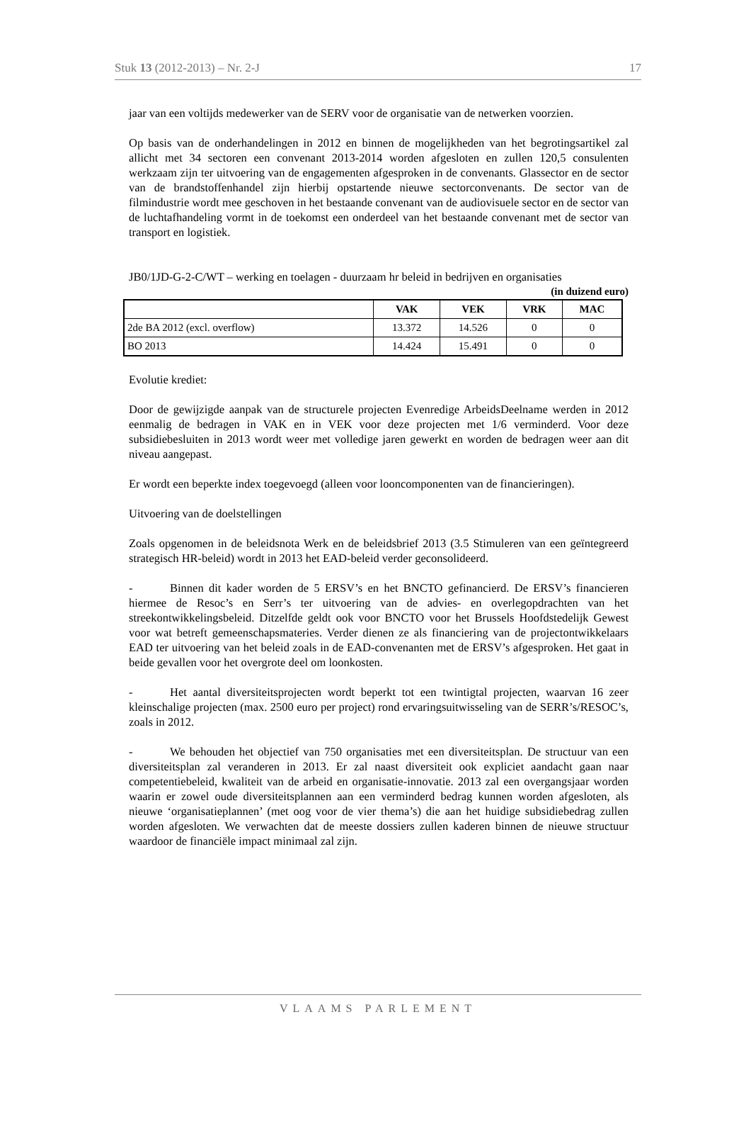Stuk 13 (2012-2013) – Nr. 2-J 17
jaar van een voltijds medewerker van de SERV voor de organisatie van de netwerken voorzien.
Op basis van de onderhandelingen in 2012 en binnen de mogelijkheden van het begrotingsartikel zal allicht met 34 sectoren een convenant 2013-2014 worden afgesloten en zullen 120,5 consulenten werkzaam zijn ter uitvoering van de engagementen afgesproken in de convenants. Glassector en de sector van de brandstoffenhandel zijn hierbij opstartende nieuwe sectorconvenants. De sector van de filmindustrie wordt mee geschoven in het bestaande convenant van de audiovisuele sector en de sector van de luchtafhandeling vormt in de toekomst een onderdeel van het bestaande convenant met de sector van transport en logistiek.
JB0/1JD-G-2-C/WT – werking en toelagen - duurzaam hr beleid in bedrijven en organisaties
(in duizend euro)
| | VAK | VEK | VRK | MAC |
| --- | --- | --- | --- | --- |
| 2de BA 2012 (excl. overflow) | 13.372 | 14.526 | 0 | 0 |
| BO 2013 | 14.424 | 15.491 | 0 | 0 |
Evolutie krediet:
Door de gewijzigde aanpak van de structurele projecten Evenredige ArbeidsDeelname werden in 2012 eenmalig de bedragen in VAK en in VEK voor deze projecten met 1/6 verminderd. Voor deze subsidiebesluiten in 2013 wordt weer met volledige jaren gewerkt en worden de bedragen weer aan dit niveau aangepast.
Er wordt een beperkte index toegevoegd (alleen voor looncomponenten van de financieringen).
Uitvoering van de doelstellingen
Zoals opgenomen in de beleidsnota Werk en de beleidsbrief 2013 (3.5 Stimuleren van een geïntegreerd strategisch HR-beleid) wordt in 2013 het EAD-beleid verder geconsolideerd.
- Binnen dit kader worden de 5 ERSV’s en het BNCTO gefinancierd. De ERSV’s financieren hiermee de Resoc’s en Serr’s ter uitvoering van de advies- en overlegopdrachten van het streekontwikkelingsbeleid. Ditzelfde geldt ook voor BNCTO voor het Brussels Hoofdstedelijk Gewest voor wat betreft gemeenschapsmateries. Verder dienen ze als financiering van de projectontwikkelaars EAD ter uitvoering van het beleid zoals in de EAD-convenanten met de ERSV’s afgesproken. Het gaat in beide gevallen voor het overgrote deel om loonkosten.
- Het aantal diversiteitsprojecten wordt beperkt tot een twintigtal projecten, waarvan 16 zeer kleinschalige projecten (max. 2500 euro per project) rond ervaringsuitwisseling van de SERR’s/RESOC’s, zoals in 2012.
- We behouden het objectief van 750 organisaties met een diversiteitsplan. De structuur van een diversiteitsplan zal veranderen in 2013. Er zal naast diversiteit ook expliciet aandacht gaan naar competentiebeleid, kwaliteit van de arbeid en organisatie-innovatie. 2013 zal een overgangsjaar worden waarin er zowel oude diversiteitsplannen aan een verminderd bedrag kunnen worden afgesloten, als nieuwe ‘organisatieplannen’ (met oog voor de vier thema’s) die aan het huidige subsidiebedrag zullen worden afgesloten. We verwachten dat de meeste dossiers zullen kaderen binnen de nieuwe structuur waardoor de financiële impact minimaal zal zijn.
VLAAMS PARLEMENT